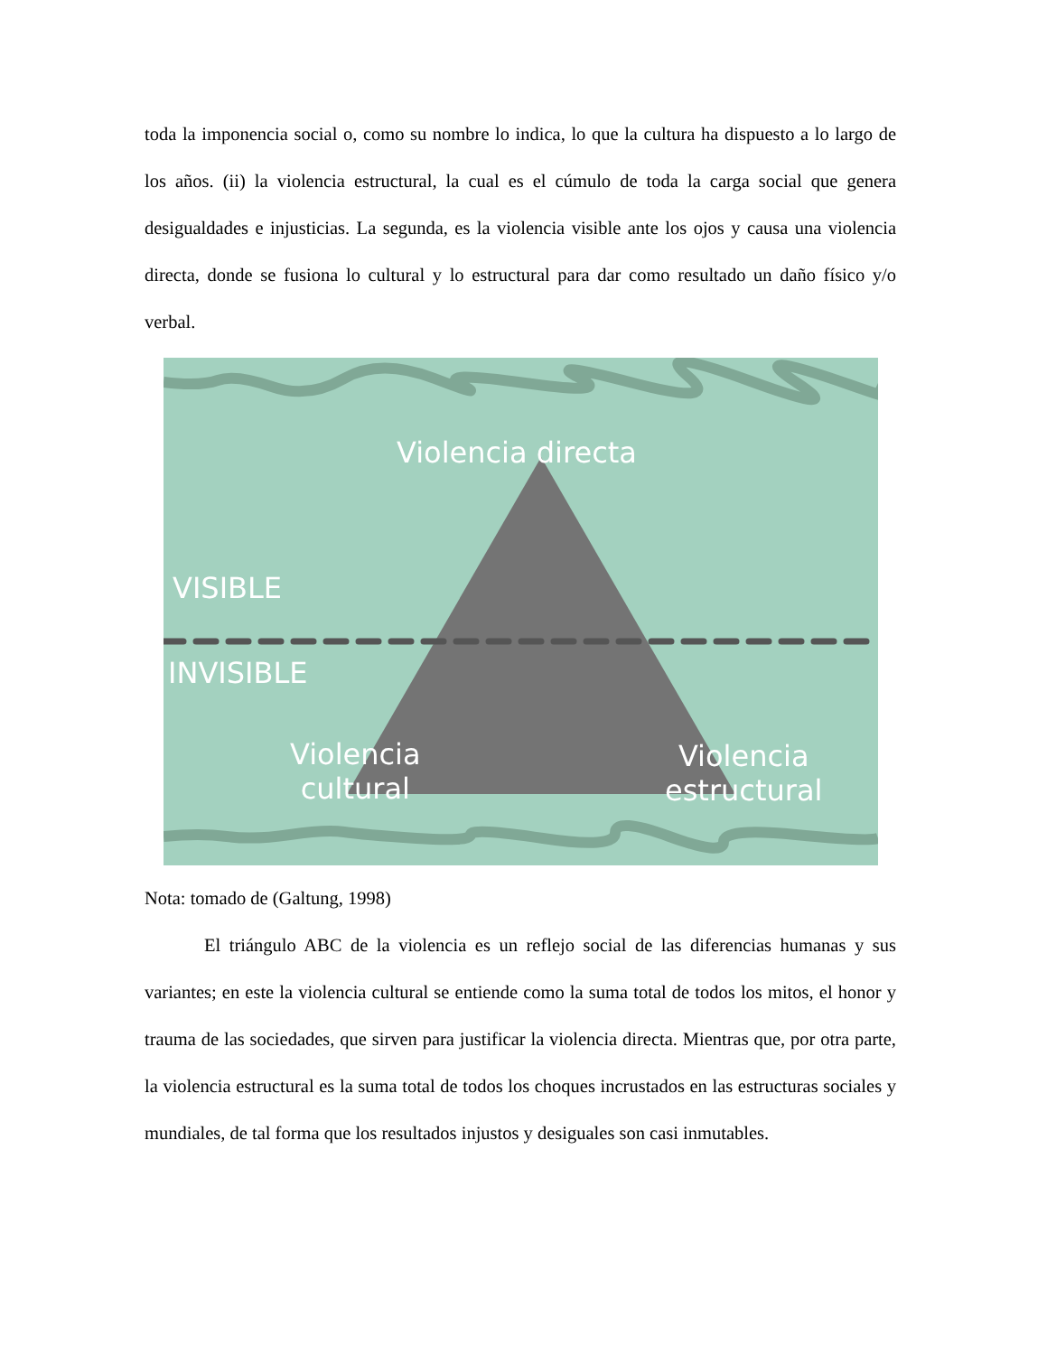toda la imponencia social o, como su nombre lo indica, lo que la cultura ha dispuesto a lo largo de los años. (ii) la violencia estructural, la cual es el cúmulo de toda la carga social que genera desigualdades e injusticias. La segunda, es la violencia visible ante los ojos y causa una violencia directa, donde se fusiona lo cultural y lo estructural para dar como resultado un daño físico y/o verbal.
Violencia directa
VISIBLE
INVISIBLE
Violencia
cultural
Violencia
estructural
Nota: tomado de (Galtung, 1998)
El triángulo ABC de la violencia es un reflejo social de las diferencias humanas y sus variantes; en este la violencia cultural se entiende como la suma total de todos los mitos, el honor y trauma de las sociedades, que sirven para justificar la violencia directa. Mientras que, por otra parte, la violencia estructural es la suma total de todos los choques incrustados en las estructuras sociales y mundiales, de tal forma que los resultados injustos y desiguales son casi inmutables.